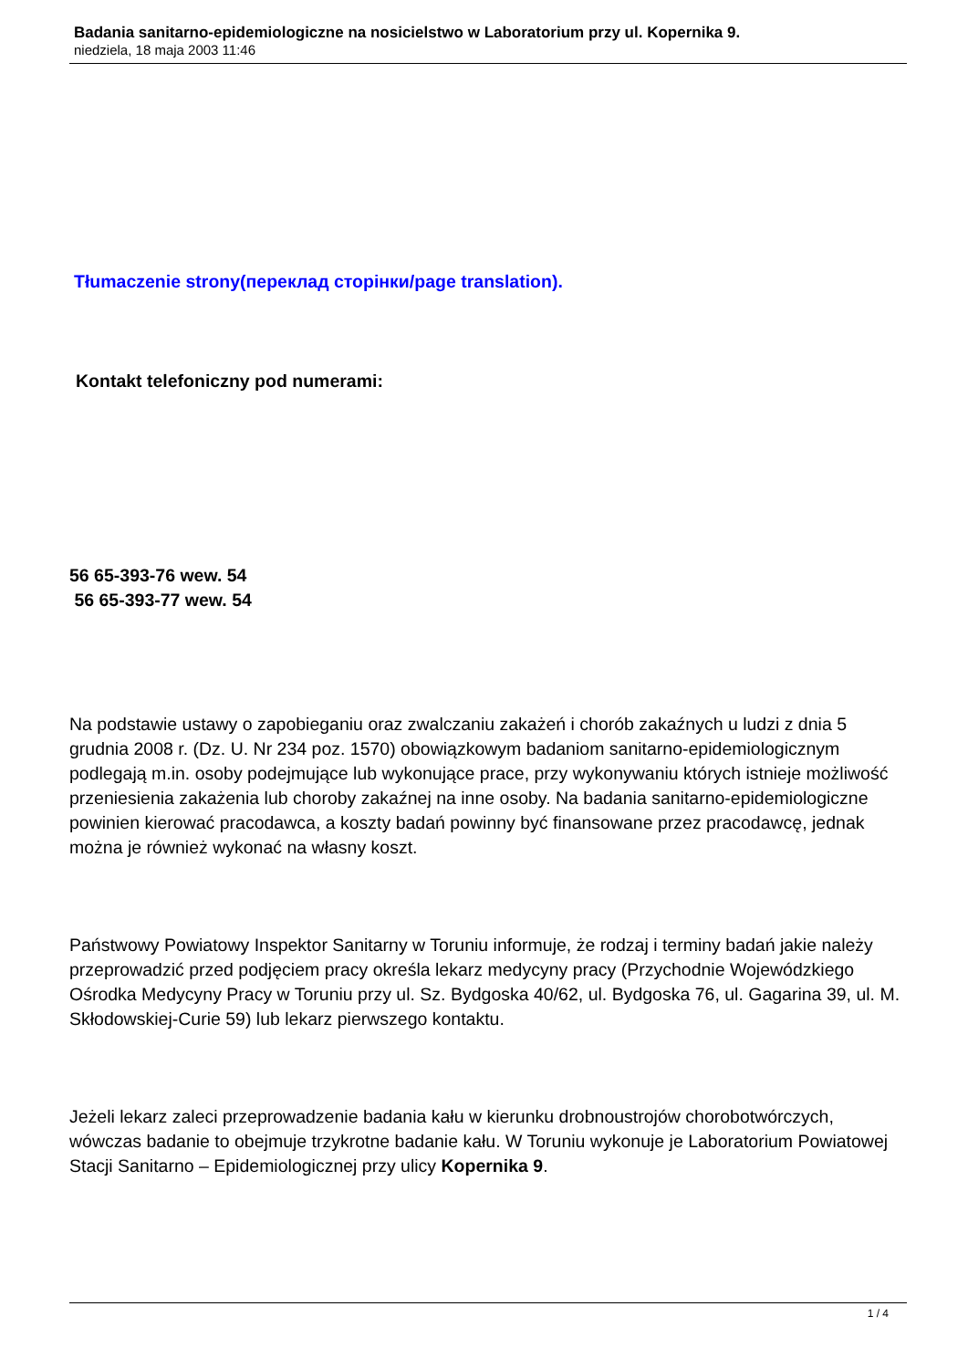Badania sanitarno-epidemiologiczne na nosicielstwo w Laboratorium przy ul. Kopernika 9.
niedziela, 18 maja 2003 11:46
Tłumaczenie strony(переклад сторінки/page translation).
Kontakt telefoniczny pod numerami:
56 65-393-76 wew. 54
56 65-393-77 wew. 54
Na podstawie ustawy o zapobieganiu oraz zwalczaniu zakażeń i chorób zakaźnych u ludzi z dnia 5 grudnia 2008 r. (Dz. U. Nr 234 poz. 1570) obowiązkowym badaniom sanitarno-epidemiologicznym podlegają m.in. osoby podejmujące lub wykonujące prace, przy wykonywaniu których istnieje możliwość przeniesienia zakażenia lub choroby zakaźnej na inne osoby. Na badania sanitarno-epidemiologiczne powinien kierować pracodawca, a koszty badań powinny być finansowane przez pracodawcę, jednak można je również wykonać na własny koszt.
Państwowy Powiatowy Inspektor Sanitarny w Toruniu informuje, że rodzaj i terminy badań jakie należy przeprowadzić przed podjęciem pracy określa lekarz medycyny pracy (Przychodnie Wojewódzkiego Ośrodka Medycyny Pracy w Toruniu przy ul. Sz. Bydgoska 40/62, ul. Bydgoska 76, ul. Gagarina 39, ul. M. Skłodowskiej-Curie 59) lub lekarz pierwszego kontaktu.
Jeżeli lekarz zaleci przeprowadzenie badania kału w kierunku drobnoustrojów chorobotwórczych, wówczas badanie to obejmuje trzykrotne badanie kału. W Toruniu wykonuje je Laboratorium Powiatowej Stacji Sanitarno – Epidemiologicznej przy ulicy Kopernika 9.
1 / 4